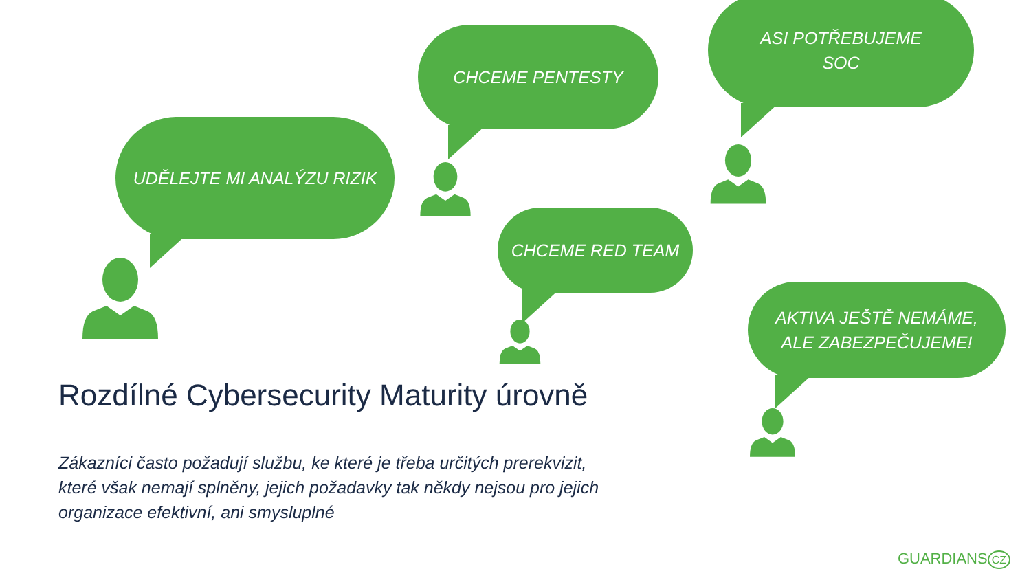UDĚLEJTE MI ANALÝZU RIZIK
CHCEME PENTESTY
ASI POTŘEBUJEME
SOC
CHCEME RED TEAM
AKTIVA JEŠTĚ NEMÁME,
ALE ZABEZPEČUJEME!
Rozdílné Cybersecurity Maturity úrovně
Zákazníci často požadují službu, ke které je třeba určitých prerekvizit, které však nemají splněny, jejich požadavky tak někdy nejsou pro jejich organizace efektivní, ani smysluplné
GUARDIANS CZ